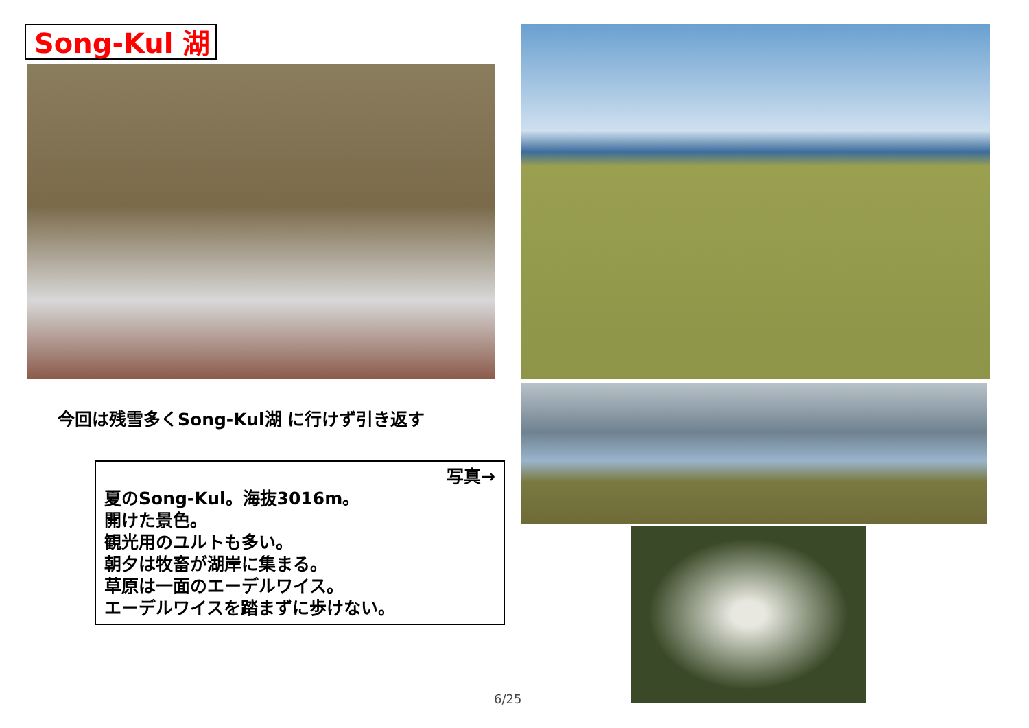Song-Kul 湖
今回は残雪多くSong-Kul湖 に行けず引き返す
写真→
夏のSong-Kul。海抜3016m。
開けた景色。
観光用のユルトも多い。
朝夕は牧畜が湖岸に集まる。
草原は一面のエーデルワイス。
エーデルワイスを踏まずに歩けない。
6/25